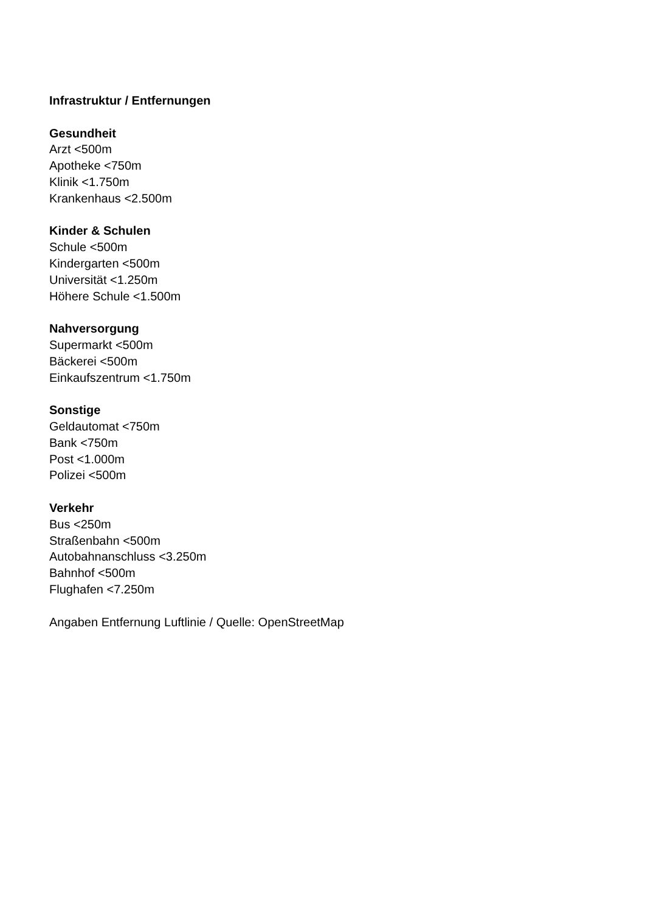Infrastruktur / Entfernungen
Gesundheit
Arzt <500m
Apotheke <750m
Klinik <1.750m
Krankenhaus <2.500m
Kinder & Schulen
Schule <500m
Kindergarten <500m
Universität <1.250m
Höhere Schule <1.500m
Nahversorgung
Supermarkt <500m
Bäckerei <500m
Einkaufszentrum <1.750m
Sonstige
Geldautomat <750m
Bank <750m
Post <1.000m
Polizei <500m
Verkehr
Bus <250m
Straßenbahn <500m
Autobahnanschluss <3.250m
Bahnhof <500m
Flughafen <7.250m
Angaben Entfernung Luftlinie / Quelle: OpenStreetMap